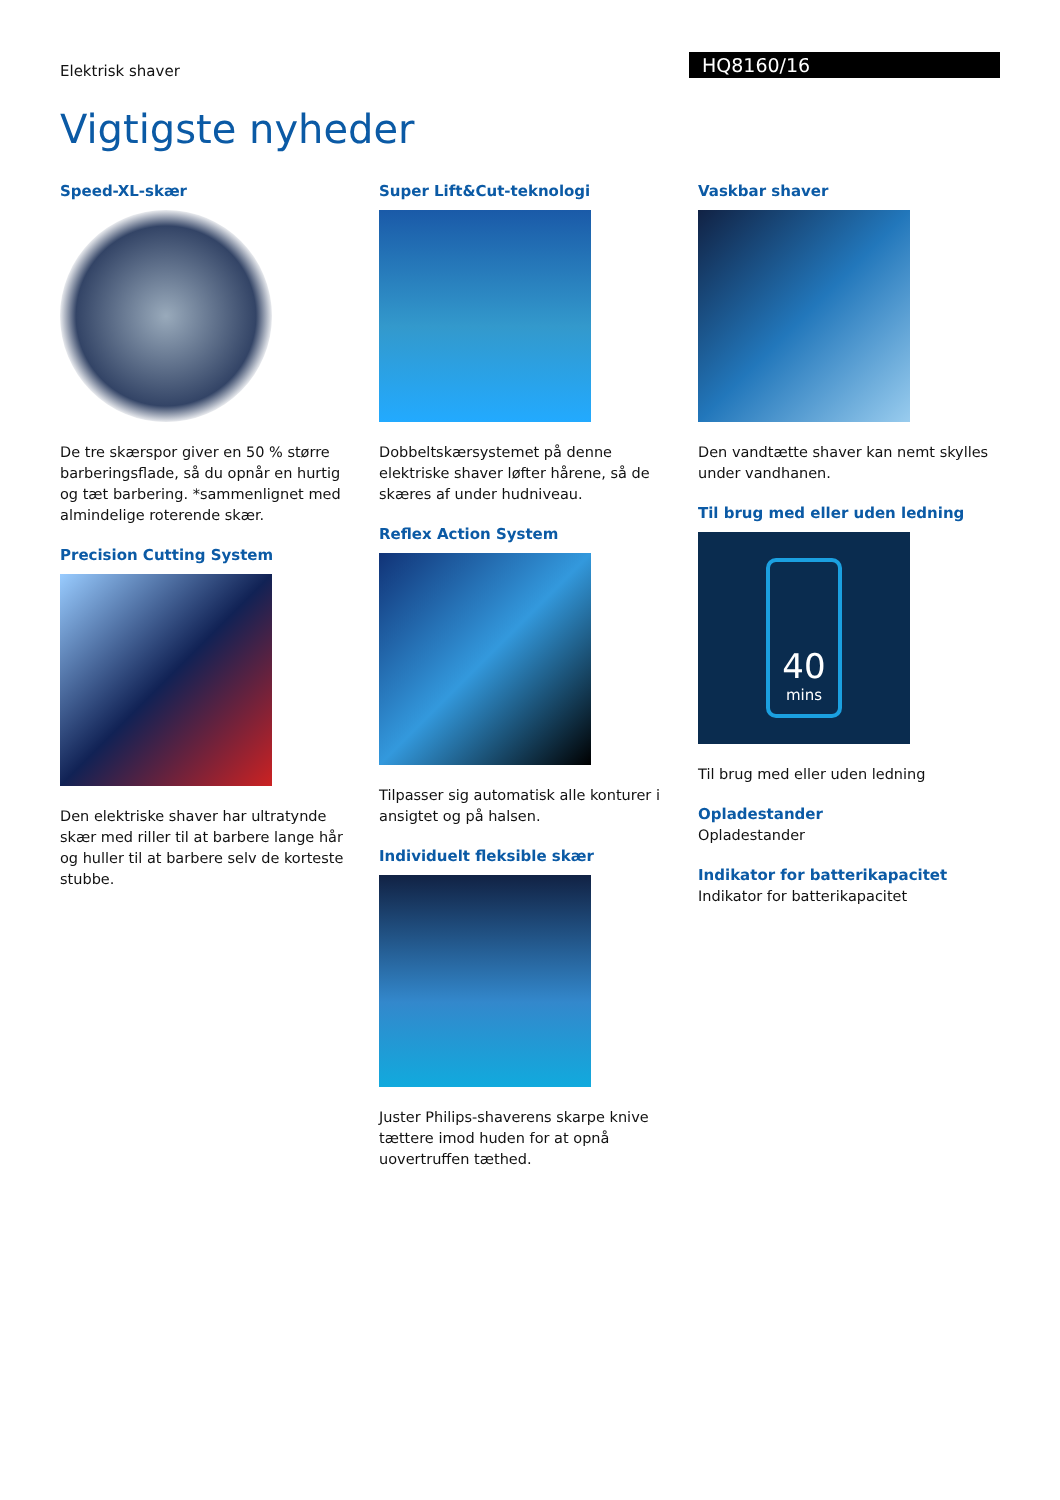Elektrisk shaver
HQ8160/16
Vigtigste nyheder
Speed-XL-skær
De tre skærspor giver en 50 % større barberingsflade, så du opnår en hurtig og tæt barbering. *sammenlignet med almindelige roterende skær.
Precision Cutting System
Den elektriske shaver har ultratynde skær med riller til at barbere lange hår og huller til at barbere selv de korteste stubbe.
Super Lift&Cut-teknologi
Dobbeltskærsystemet på denne elektriske shaver løfter hårene, så de skæres af under hudniveau.
Reflex Action System
Tilpasser sig automatisk alle konturer i ansigtet og på halsen.
Individuelt fleksible skær
Juster Philips-shaverens skarpe knive tættere imod huden for at opnå uovertruffen tæthed.
Vaskbar shaver
Den vandtætte shaver kan nemt skylles under vandhanen.
Til brug med eller uden ledning
40
mins
Til brug med eller uden ledning
Opladestander
Opladestander
Indikator for batterikapacitet
Indikator for batterikapacitet